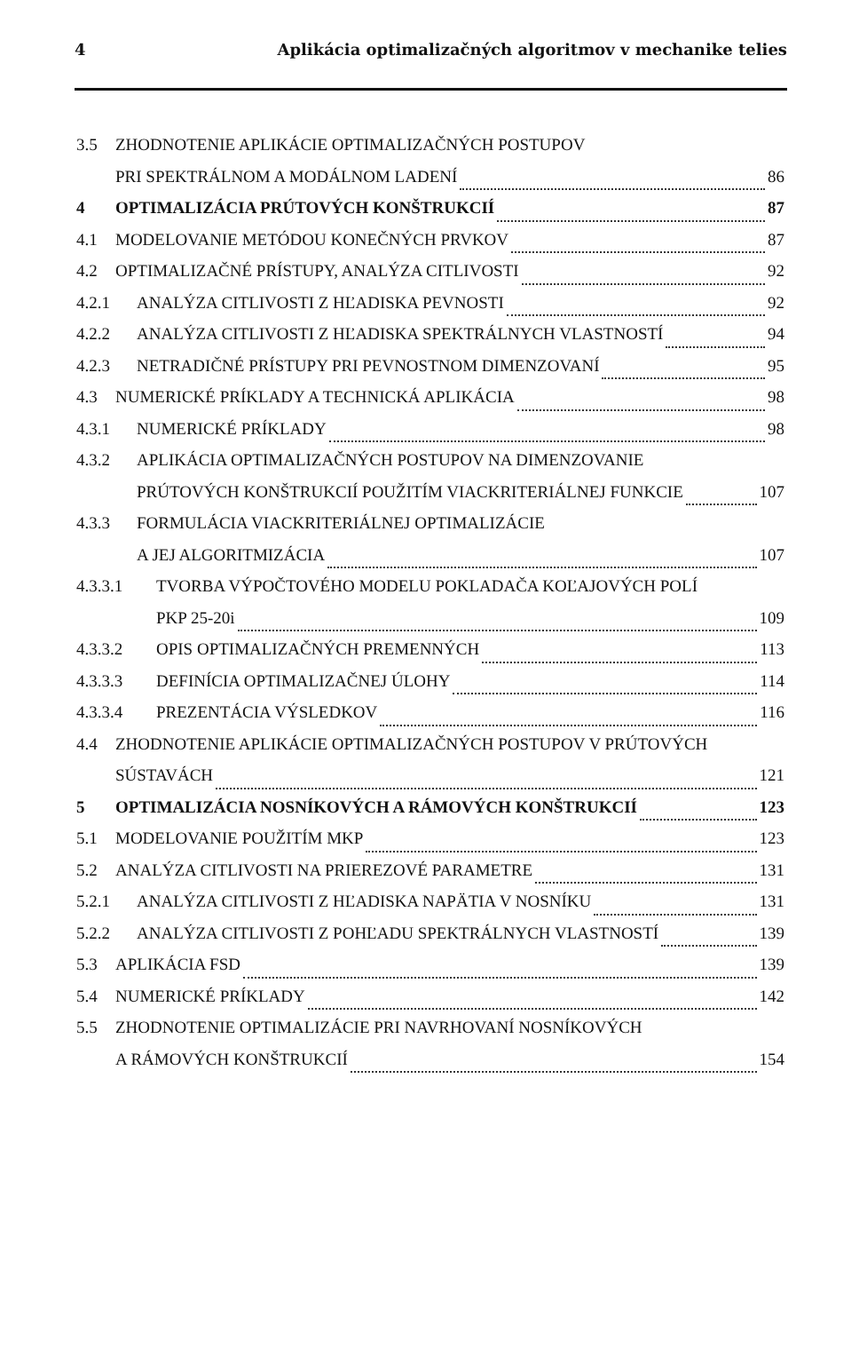4 Aplikácia optimalizačných algoritmov v mechanike telies
3.5 ZHODNOTENIE APLIKÁCIE OPTIMALIZAČNÝCH POSTUPOV
PRI SPEKTRÁLNOM A MODÁLNOM LADENÍ 86
4 OPTIMALIZÁCIA PRÚTOVÝCH KONŠTRUKCIÍ 87
4.1 MODELOVANIE METÓDOU KONEČNÝCH PRVKOV 87
4.2 OPTIMALIZAČNÉ PRÍSTUPY, ANALÝZA CITLIVOSTI 92
4.2.1 ANALÝZA CITLIVOSTI Z HĽADISKA PEVNOSTI 92
4.2.2 ANALÝZA CITLIVOSTI Z HĽADISKA SPEKTRÁLNYCH VLASTNOSTÍ 94
4.2.3 NETRADIČNÉ PRÍSTUPY PRI PEVNOSTNOM DIMENZOVANÍ 95
4.3 NUMERICKÉ PRÍKLADY A TECHNICKÁ APLIKÁCIA 98
4.3.1 NUMERICKÉ PRÍKLADY 98
4.3.2 APLIKÁCIA OPTIMALIZAČNÝCH POSTUPOV NA DIMENZOVANIE
PRÚTOVÝCH KONŠTRUKCIÍ POUŽITÍM VIACKRITERIÁLNEJ FUNKCIE 107
4.3.3 FORMULÁCIA VIACKRITERIÁLNEJ OPTIMALIZÁCIE
A JEJ ALGORITMIZÁCIA 107
4.3.3.1 TVORBA VÝPOČTOVÉHO MODELU POKLADAČA KOĽAJOVÝCH POLÍ
PKP 25-20i 109
4.3.3.2 OPIS OPTIMALIZAČNÝCH PREMENNÝCH 113
4.3.3.3 DEFINÍCIA OPTIMALIZAČNEJ ÚLOHY 114
4.3.3.4 PREZENTÁCIA VÝSLEDKOV 116
4.4 ZHODNOTENIE APLIKÁCIE OPTIMALIZAČNÝCH POSTUPOV V PRÚTOVÝCH
SÚSTAVÁCH 121
5 OPTIMALIZÁCIA NOSNÍKOVÝCH A RÁMOVÝCH KONŠTRUKCIÍ 123
5.1 MODELOVANIE POUŽITÍM MKP 123
5.2 ANALÝZA CITLIVOSTI NA PRIEREZOVÉ PARAMETRE 131
5.2.1 ANALÝZA CITLIVOSTI Z HĽADISKA NAPÄTIA V NOSNÍKU 131
5.2.2 ANALÝZA CITLIVOSTI Z POHĽADU SPEKTRÁLNYCH VLASTNOSTÍ 139
5.3 APLIKÁCIA FSD 139
5.4 NUMERICKÉ PRÍKLADY 142
5.5 ZHODNOTENIE OPTIMALIZÁCIE PRI NAVRHOVANÍ NOSNÍKOVÝCH
A RÁMOVÝCH KONŠTRUKCIÍ 154